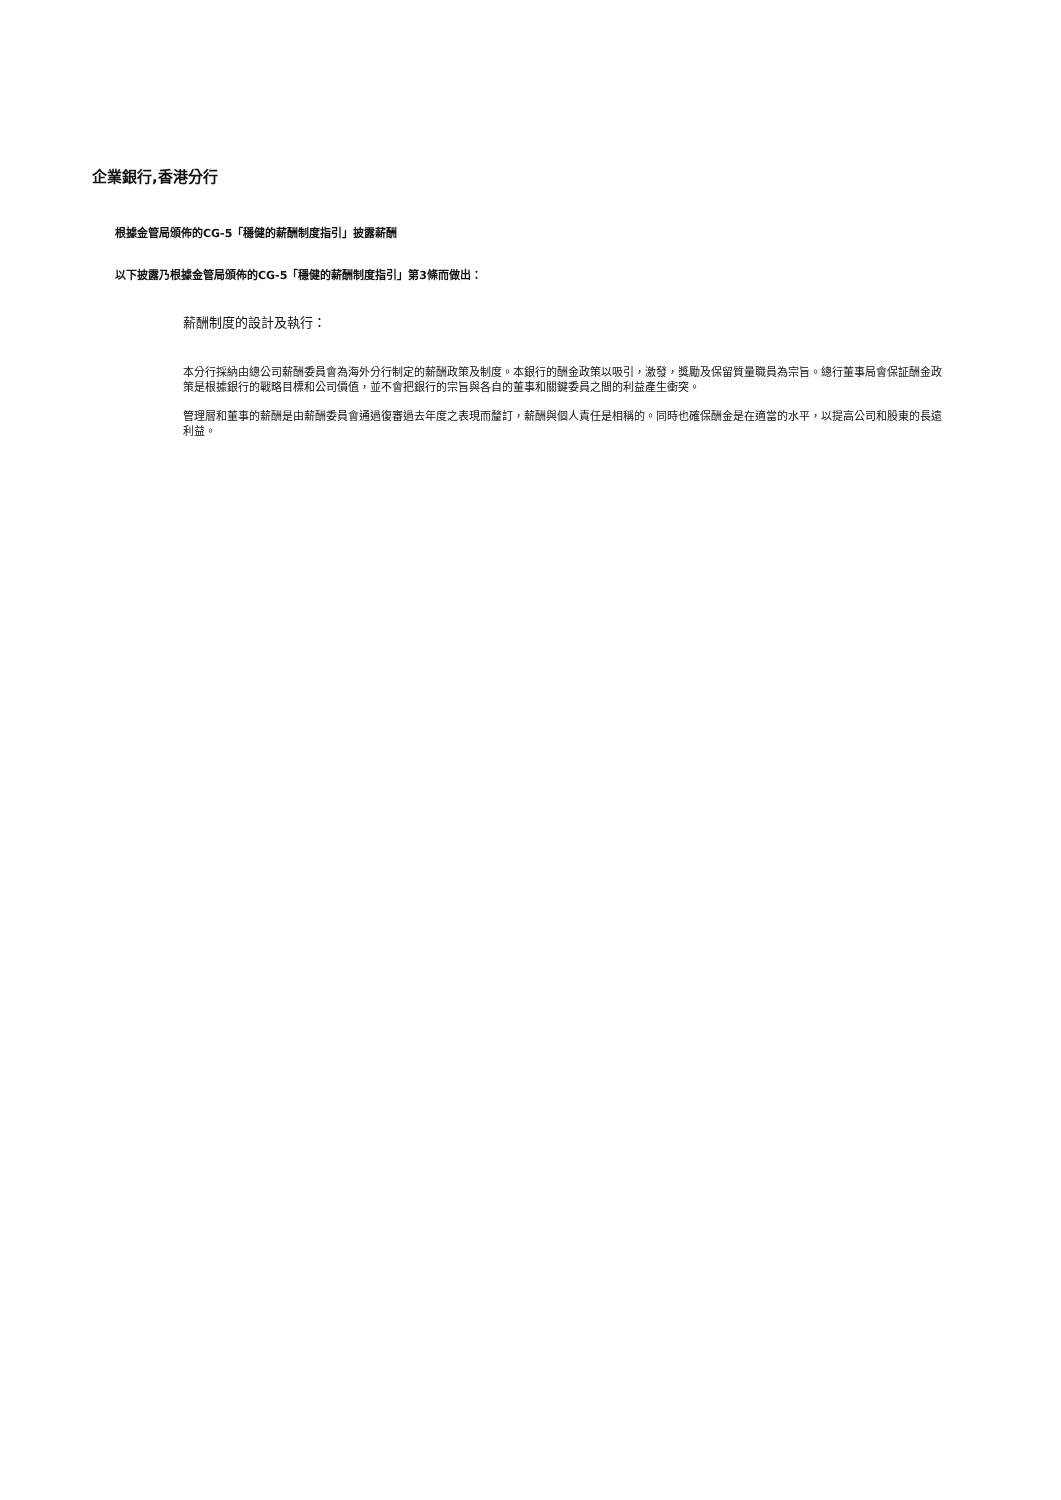企業銀行,香港分行
根據金管局頒佈的CG-5「穩健的薪酬制度指引」披露薪酬
以下披露乃根據金管局頒佈的CG-5「穩健的薪酬制度指引」第3條而做出：
薪酬制度的設計及執行：
本分行採納由總公司薪酬委員會為海外分行制定的薪酬政策及制度。本銀行的酬金政策以吸引，激發，獎勵及保留質量職員為宗旨。總行董事局會保証酬金政策是根據銀行的戰略目標和公司價值，並不會把銀行的宗旨與各自的董事和關鍵委員之間的利益產生衝突。
管理層和董事的薪酬是由薪酬委員會通過復審過去年度之表現而釐訂，薪酬與個人責任是相稱的。同時也確保酬金是在適當的水平，以提高公司和股東的長遠利益。